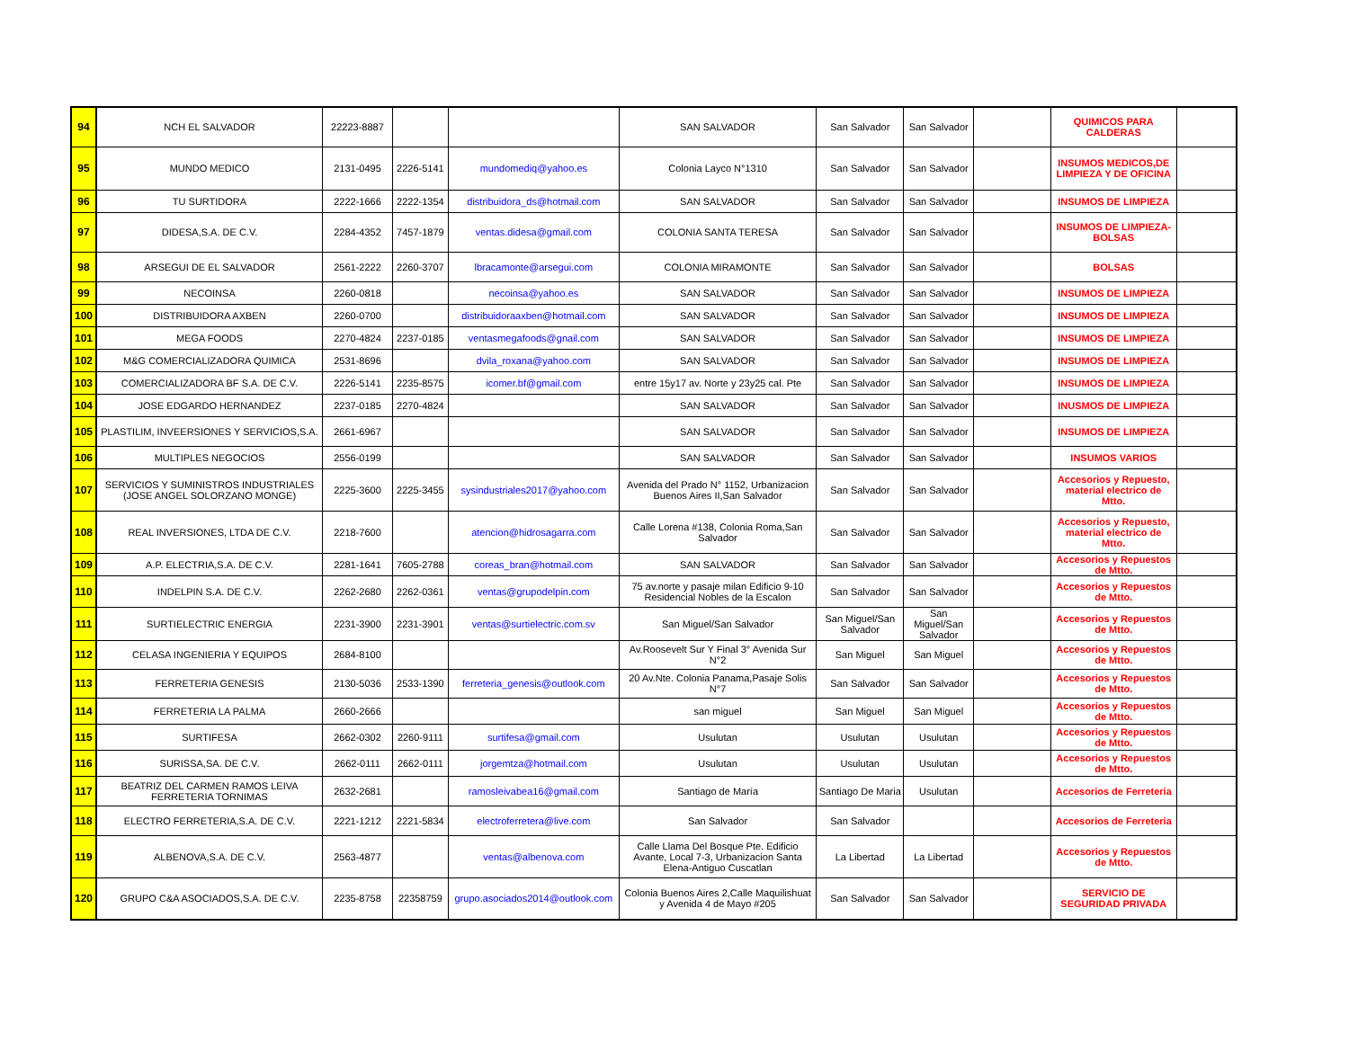| 94 | NCH EL SALVADOR | 22223-8887 | | | SAN SALVADOR | San Salvador | San Salvador | | QUIMICOS PARA CALDERAS | |
| 95 | MUNDO MEDICO | 2131-0495 | 2226-5141 | mundomediq@yahoo.es | Colonia Layco N°1310 | San Salvador | San Salvador | | INSUMOS MEDICOS,DE LIMPIEZA Y DE OFICINA | |
| 96 | TU SURTIDORA | 2222-1666 | 2222-1354 | distribuidora_ds@hotmail.com | SAN SALVADOR | San Salvador | San Salvador | | INSUMOS DE LIMPIEZA | |
| 97 | DIDESA,S.A. DE C.V. | 2284-4352 | 7457-1879 | ventas.didesa@gmail.com | COLONIA SANTA TERESA | San Salvador | San Salvador | | INSUMOS DE LIMPIEZA-BOLSAS | |
| 98 | ARSEGUI DE EL SALVADOR | 2561-2222 | 2260-3707 | lbracamonte@arsegui.com | COLONIA MIRAMONTE | San Salvador | San Salvador | | BOLSAS | |
| 99 | NECOINSA | 2260-0818 | | necoinsa@yahoo.es | SAN SALVADOR | San Salvador | San Salvador | | INSUMOS DE LIMPIEZA | |
| 100 | DISTRIBUIDORA AXBEN | 2260-0700 | | distribuidoraaxben@hotmail.com | SAN SALVADOR | San Salvador | San Salvador | | INSUMOS DE LIMPIEZA | |
| 101 | MEGA FOODS | 2270-4824 | 2237-0185 | ventasmegafoods@gnail.com | SAN SALVADOR | San Salvador | San Salvador | | INSUMOS DE LIMPIEZA | |
| 102 | M&G COMERCIALIZADORA QUIMICA | 2531-8696 | | dvila_roxana@yahoo.com | SAN SALVADOR | San Salvador | San Salvador | | INSUMOS DE LIMPIEZA | |
| 103 | COMERCIALIZADORA BF S.A. DE C.V. | 2226-5141 | 2235-8575 | icomer.bf@gmail.com | entre 15y17 av. Norte y 23y25 cal. Pte | San Salvador | San Salvador | | INSUMOS DE LIMPIEZA | |
| 104 | JOSE EDGARDO HERNANDEZ | 2237-0185 | 2270-4824 | | SAN SALVADOR | San Salvador | San Salvador | | INUSMOS DE LIMPIEZA | |
| 105 | PLASTILIM, INVEERSIONES Y SERVICIOS,S.A. | 2661-6967 | | | SAN SALVADOR | San Salvador | San Salvador | | INSUMOS DE LIMPIEZA | |
| 106 | MULTIPLES NEGOCIOS | 2556-0199 | | | SAN SALVADOR | San Salvador | San Salvador | | INSUMOS VARIOS | |
| 107 | SERVICIOS Y SUMINISTROS INDUSTRIALES (JOSE ANGEL SOLORZANO MONGE) | 2225-3600 | 2225-3455 | sysindustriales2017@yahoo.com | Avenida del Prado N° 1152, Urbanizacion Buenos Aires II,San Salvador | San Salvador | San Salvador | | Accesorios y Repuesto, material electrico de Mtto. | |
| 108 | REAL INVERSIONES, LTDA DE C.V. | 2218-7600 | | atencion@hidrosagarra.com | Calle Lorena #138, Colonia Roma,San Salvador | San Salvador | San Salvador | | Accesorios y Repuesto, material electrico de Mtto. | |
| 109 | A.P. ELECTRIA,S.A. DE C.V. | 2281-1641 | 7605-2788 | coreas_bran@hotmail.com | SAN SALVADOR | San Salvador | San Salvador | | Accesorios y Repuestos de Mtto. | |
| 110 | INDELPIN S.A. DE C.V. | 2262-2680 | 2262-0361 | ventas@grupodelpin.com | 75 av.norte y pasaje milan Edificio 9-10 Residencial Nobles de la Escalon | San Salvador | San Salvador | | Accesorios y Repuestos de Mtto. | |
| 111 | SURTIELECTRIC ENERGIA | 2231-3900 | 2231-3901 | ventas@surtielectric.com.sv | San Miguel/San Salvador | San Miguel/San Salvador | San Miguel/San Salvador | | Accesorios y Repuestos de Mtto. | |
| 112 | CELASA INGENIERIA Y EQUIPOS | 2684-8100 | | | Av.Roosevelt Sur Y Final 3° Avenida Sur N°2 | San Miguel | San Miguel | | Accesorios y Repuestos de Mtto. | |
| 113 | FERRETERIA GENESIS | 2130-5036 | 2533-1390 | ferreteria_genesis@outlook.com | 20 Av.Nte. Colonia Panama,Pasaje Solis N°7 | San Salvador | San Salvador | | Accesorios y Repuestos de Mtto. | |
| 114 | FERRETERIA LA PALMA | 2660-2666 | | | san miguel | San Miguel | San Miguel | | Accesorios y Repuestos de Mtto. | |
| 115 | SURTIFESA | 2662-0302 | 2260-9111 | surtifesa@gmail.com | Usulutan | Usulutan | Usulutan | | Accesorios y Repuestos de Mtto. | |
| 116 | SURISSA,SA. DE C.V. | 2662-0111 | 2662-0111 | jorgemtza@hotmail.com | Usulutan | Usulutan | Usulutan | | Accesorios y Repuestos de Mtto. | |
| 117 | BEATRIZ DEL CARMEN RAMOS LEIVA FERRETERIA TORNIMAS | 2632-2681 | | ramosleivabea16@gmail.com | Santiago de María | Santiago De Maria | Usulutan | | Accesorios de Ferreteria | |
| 118 | ELECTRO FERRETERIA,S.A. DE C.V. | 2221-1212 | 2221-5834 | electroferretera@live.com | San Salvador | San Salvador | | | Accesorios de Ferreteria | |
| 119 | ALBENOVA,S.A. DE C.V. | 2563-4877 | | ventas@albenova.com | Calle Llama Del Bosque Pte. Edificio Avante, Local 7-3, Urbanizacion Santa Elena-Antiguo Cuscatlan | La Libertad | La Libertad | | Accesorios y Repuestos de Mtto. | |
| 120 | GRUPO C&A ASOCIADOS,S.A. DE C.V. | 2235-8758 | 22358759 | grupo.asociados2014@outlook.com | Colonia Buenos Aires 2,Calle Maquilishuat y Avenida 4 de Mayo #205 | San Salvador | San Salvador | | SERVICIO DE SEGURIDAD PRIVADA | |